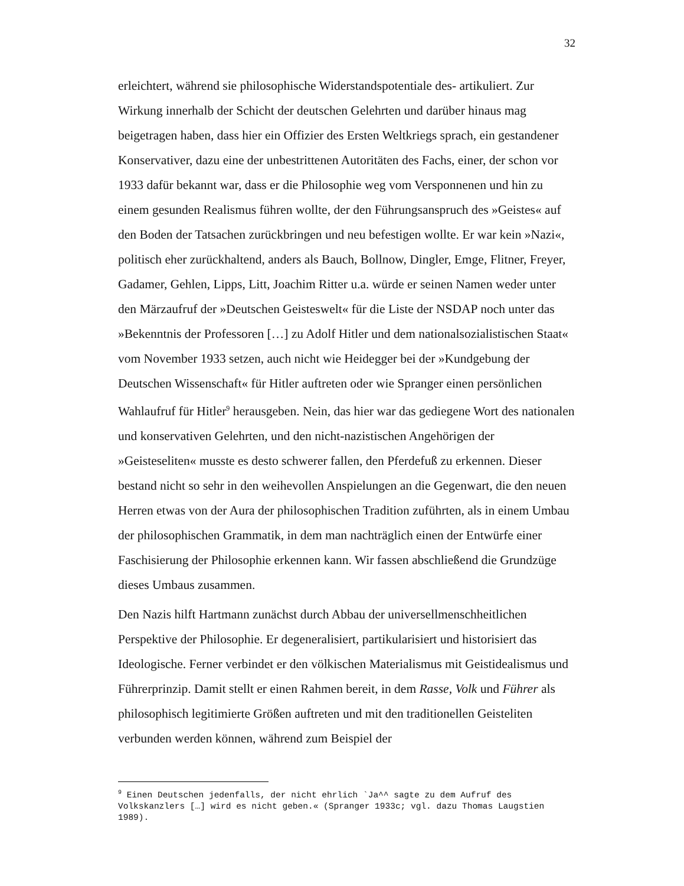32
erleichtert, während sie philosophische Widerstandspotentiale des- artikuliert. Zur Wirkung innerhalb der Schicht der deutschen Gelehrten und darüber hinaus mag beigetragen haben, dass hier ein Offizier des Ersten Weltkriegs sprach, ein gestandener Konservativer, dazu eine der unbestrittenen Autoritäten des Fachs, einer, der schon vor 1933 dafür bekannt war, dass er die Philosophie weg vom Versponnenen und hin zu einem gesunden Realismus führen wollte, der den Führungsanspruch des »Geistes« auf den Boden der Tatsachen zurückbringen und neu befestigen wollte. Er war kein »Nazi«, politisch eher zurückhaltend, anders als Bauch, Bollnow, Dingler, Emge, Flitner, Freyer, Gadamer, Gehlen, Lipps, Litt, Joachim Ritter u.a. würde er seinen Namen weder unter den Märzaufruf der »Deutschen Geisteswelt« für die Liste der NSDAP noch unter das »Bekenntnis der Professoren […] zu Adolf Hitler und dem nationalsozialistischen Staat« vom November 1933 setzen, auch nicht wie Heidegger bei der »Kundgebung der Deutschen Wissenschaft« für Hitler auftreten oder wie Spranger einen persönlichen Wahlaufruf für Hitler<sup>9</sup> herausgeben. Nein, das hier war das gediegene Wort des nationalen und konservativen Gelehrten, und den nicht-nazistischen Angehörigen der »Geisteseliten« musste es desto schwerer fallen, den Pferdefuß zu erkennen. Dieser bestand nicht so sehr in den weihevollen Anspielungen an die Gegenwart, die den neuen Herren etwas von der Aura der philosophischen Tradition zuführten, als in einem Umbau der philosophischen Grammatik, in dem man nachträglich einen der Entwürfe einer Faschisierung der Philosophie erkennen kann. Wir fassen abschließend die Grundzüge dieses Umbaus zusammen.
Den Nazis hilft Hartmann zunächst durch Abbau der universellmenschheitlichen Perspektive der Philosophie. Er degeneralisiert, partikularisiert und historisiert das Ideologische. Ferner verbindet er den völkischen Materialismus mit Geistidealismus und Führerprinzip. Damit stellt er einen Rahmen bereit, in dem Rasse, Volk und Führer als philosophisch legitimierte Größen auftreten und mit den traditionellen Geisteliten verbunden werden können, während zum Beispiel der
<sup>9</sup> Einen Deutschen jedenfalls, der nicht ehrlich `Ja^^ sagte zu dem Aufruf des Volkskanzlers […] wird es nicht geben.« (Spranger 1933c; vgl. dazu Thomas Laugstien 1989).